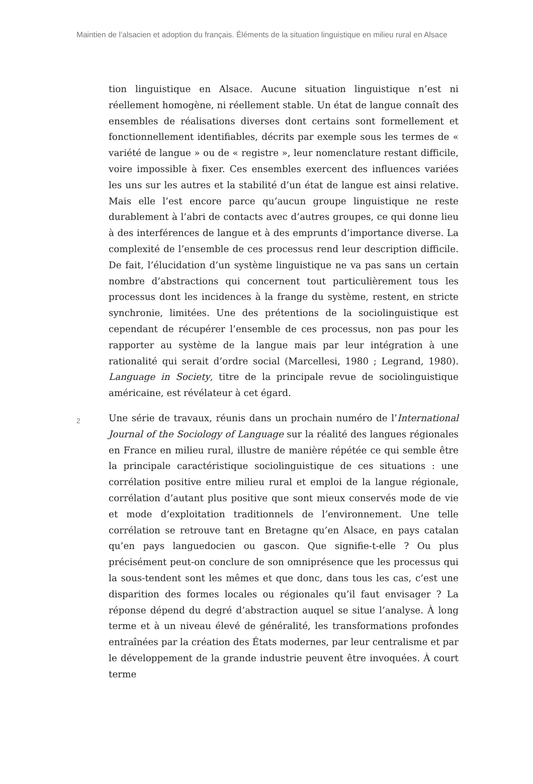Maintien de l’alsacien et adoption du français. Éléments de la situation linguistique en milieu rural en Alsace
tion linguistique en Alsace. Aucune situation linguistique n’est ni réellement homogène, ni réellement stable. Un état de langue connaît des ensembles de réalisations diverses dont certains sont formellement et fonctionnellement identifiables, décrits par exemple sous les termes de « variété de langue » ou de « registre », leur nomenclature restant difficile, voire impossible à fixer. Ces ensembles exercent des influences variées les uns sur les autres et la stabilité d’un état de langue est ainsi relative. Mais elle l’est encore parce qu’aucun groupe linguistique ne reste durablement à l’abri de contacts avec d’autres groupes, ce qui donne lieu à des interférences de langue et à des emprunts d’importance diverse. La complexité de l’ensemble de ces processus rend leur description difficile. De fait, l’élucidation d’un système linguistique ne va pas sans un certain nombre d’abstractions qui concernent tout particulièrement tous les processus dont les incidences à la frange du système, restent, en stricte synchronie, limitées. Une des prétentions de la sociolinguistique est cependant de récupérer l’ensemble de ces processus, non pas pour les rapporter au système de la langue mais par leur intégration à une rationalité qui serait d’ordre social (Marcellesi, 1980 ; Legrand, 1980). Language in Society, titre de la principale revue de sociolinguistique américaine, est révélateur à cet égard.
2
Une série de travaux, réunis dans un prochain numéro de l’International Journal of the Sociology of Language sur la réalité des langues régionales en France en milieu rural, illustre de manière répétée ce qui semble être la principale caractéristique sociolinguistique de ces situations : une corrélation positive entre milieu rural et emploi de la langue régionale, corrélation d’autant plus positive que sont mieux conservés mode de vie et mode d’exploitation traditionnels de l’environnement. Une telle corrélation se retrouve tant en Bretagne qu’en Alsace, en pays catalan qu’en pays languedocien ou gascon. Que signifie-t-elle ? Ou plus précisément peut-on conclure de son omniprésence que les processus qui la sous-tendent sont les mêmes et que donc, dans tous les cas, c’est une disparition des formes locales ou régionales qu’il faut envisager ? La réponse dépend du degré d’abstraction auquel se situe l’analyse. À long terme et à un niveau élevé de généralité, les transformations profondes entraînées par la création des États modernes, par leur centralisme et par le développement de la grande industrie peuvent être invoquées. À court terme